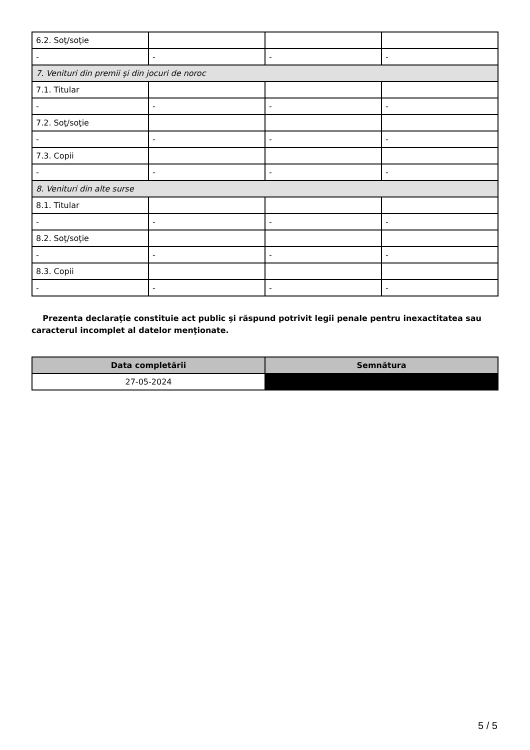| 6.2. Soţ/soţie | | | |
| - | - | - | - |
| 7. Venituri din premii şi din jocuri de noroc | | | |
| 7.1. Titular | | | |
| - | - | - | - |
| 7.2. Soţ/soţie | | | |
| - | - | - | - |
| 7.3. Copii | | | |
| - | - | - | - |
| 8. Venituri din alte surse | | | |
| 8.1. Titular | | | |
| - | - | - | - |
| 8.2. Soţ/soţie | | | |
| - | - | - | - |
| 8.3. Copii | | | |
| - | - | - | - |
Prezenta declaraţie constituie act public şi răspund potrivit legii penale pentru inexactitatea sau caracterul incomplet al datelor menţionate.
| Data completării | Semnătura |
| --- | --- |
| 27-05-2024 | |
5 / 5